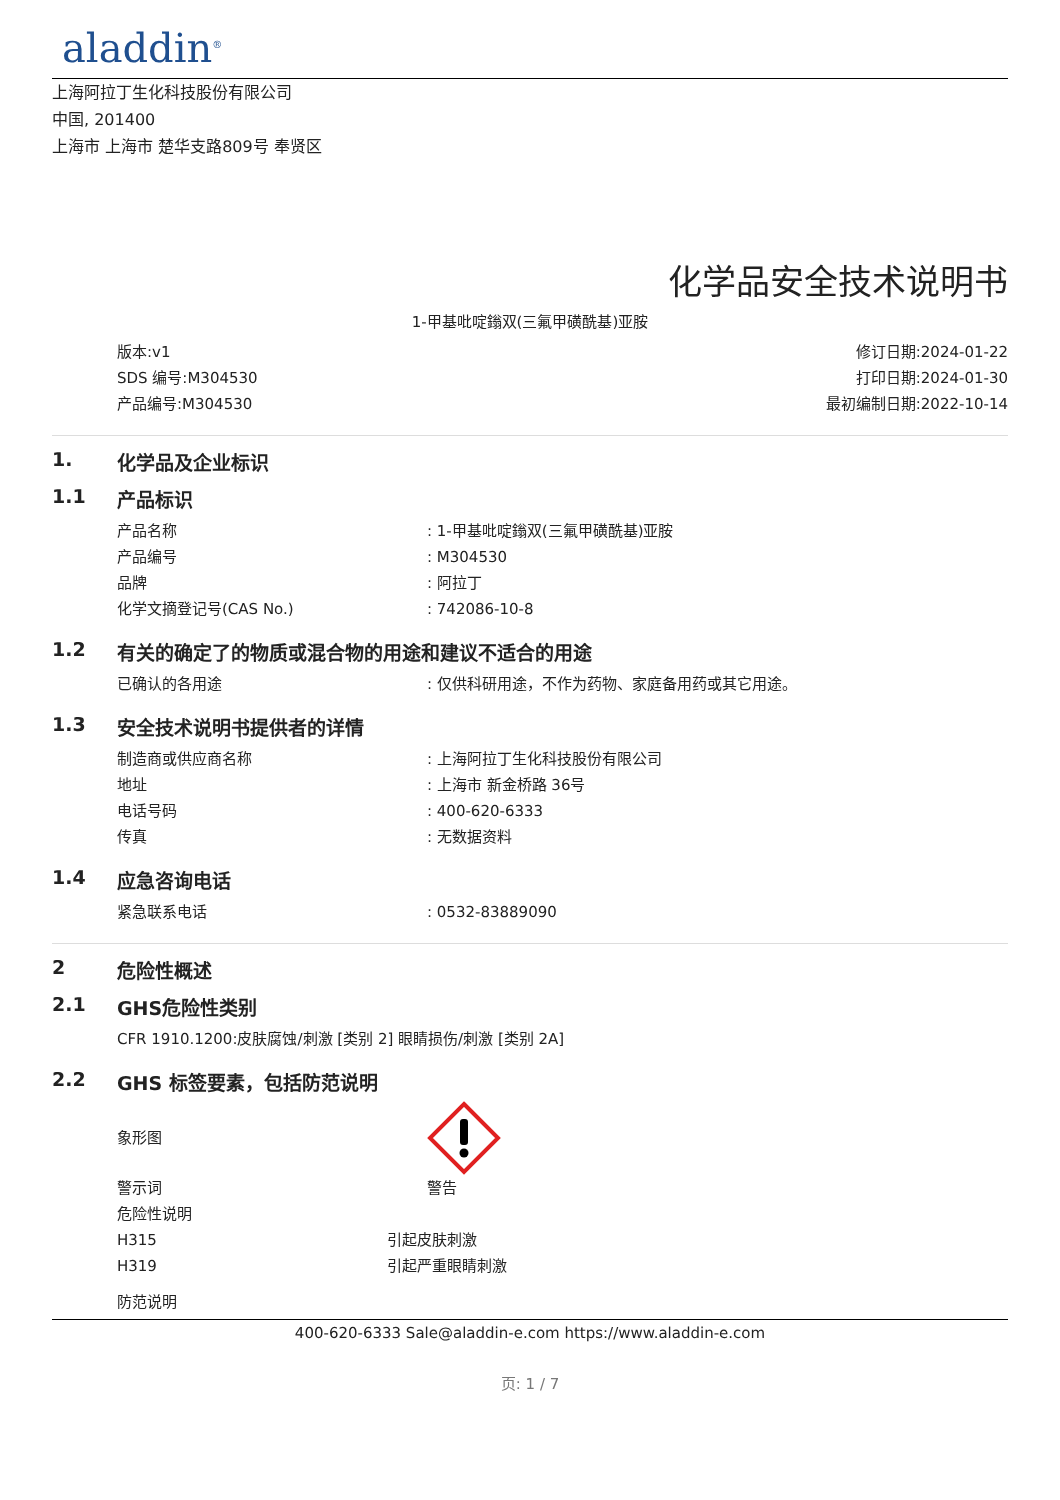aladdin<sup>®</sup>
上海阿拉丁生化科技股份有限公司
中国, 201400
上海市 上海市 楚华支路809号 奉贤区
化学品安全技术说明书
1-甲基吡啶鎓双(三氟甲磺酰基)亚胺
版本:v1
SDS 编号:M304530
产品编号:M304530
修订日期:2024-01-22
打印日期:2024-01-30
最初编制日期:2022-10-14
1. 化学品及企业标识
1.1 产品标识
产品名称: 1-甲基吡啶鎓双(三氟甲磺酰基)亚胺
产品编号: M304530
品牌: 阿拉丁
化学文摘登记号(CAS No.): 742086-10-8
1.2 有关的确定了的物质或混合物的用途和建议不适合的用途
已确认的各用途: 仅供科研用途，不作为药物、家庭备用药或其它用途。
1.3 安全技术说明书提供者的详情
制造商或供应商名称: 上海阿拉丁生化科技股份有限公司
地址: 上海市 新金桥路 36号
电话号码: 400-620-6333
传真: 无数据资料
1.4 应急咨询电话
紧急联系电话: 0532-83889090
2 危险性概述
2.1 GHS危险性类别
CFR 1910.1200:皮肤腐蚀/刺激 [类别 2] 眼睛损伤/刺激 [类别 2A]
2.2 GHS 标签要素，包括防范说明
象形图
警示词 警告
危险性说明
H315 引起皮肤刺激
H319 引起严重眼睛刺激
防范说明
400-620-6333 Sale@aladdin-e.com https://www.aladdin-e.com
页: 1 / 7